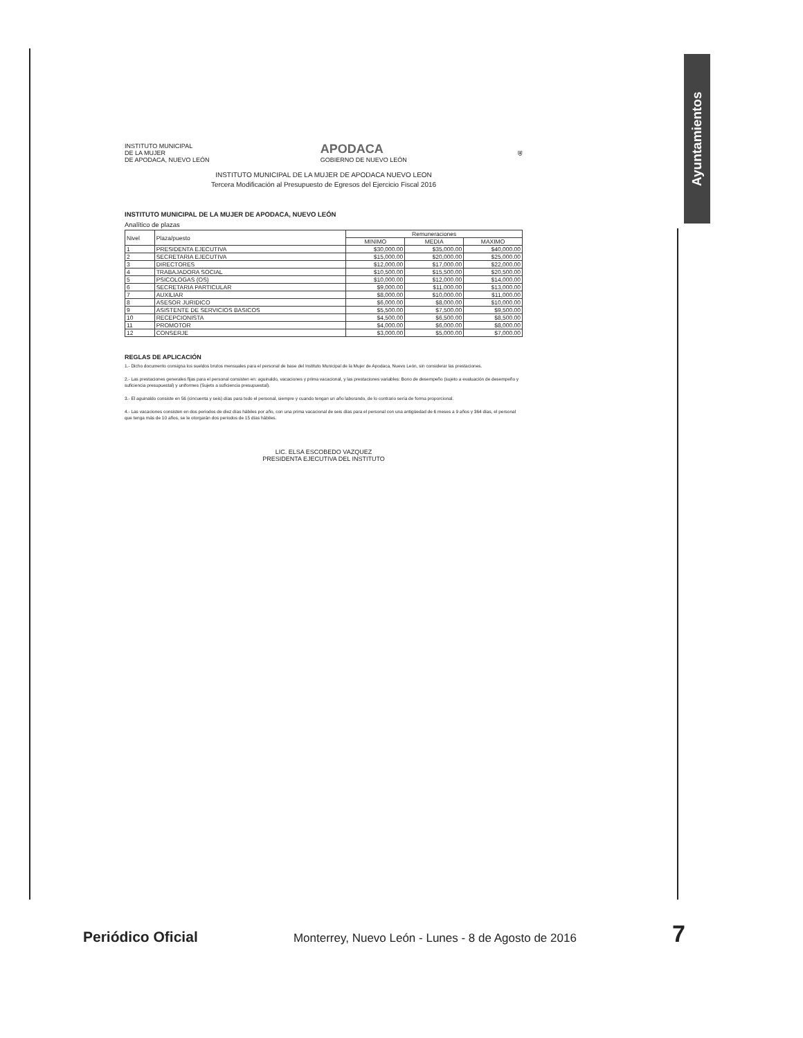Ayuntamientos
INSTITUTO MUNICIPAL
DE LA MUJER
DE APODACA, NUEVO LEÓN APODACA
GOBIERNO DE NUEVO LEÓN ⛨
INSTITUTO MUNICIPAL DE LA MUJER DE APODACA NUEVO LEON
Tercera Modificación al Presupuesto de Egresos del Ejercicio Fiscal 2016
INSTITUTO MUNICIPAL DE LA MUJER DE APODACA, NUEVO LEÓN
Analítico de plazas
| Nivel | Plaza/puesto | Remuneraciones | | |
| --- | --- | --- | --- | --- |
| | | MINIMO | MEDIA | MAXIMO |
| 1 | PRESIDENTA EJECUTIVA | $30,000.00 | $35,000.00 | $40,000.00 |
| 2 | SECRETARIA EJECUTIVA | $15,000.00 | $20,000.00 | $25,000.00 |
| 3 | DIRECTORES | $12,000.00 | $17,000.00 | $22,000.00 |
| 4 | TRABAJADORA SOCIAL | $10,500.00 | $15,500.00 | $20,500.00 |
| 5 | PSICOLOGAS (OS) | $10,000.00 | $12,000.00 | $14,000.00 |
| 6 | SECRETARIA PARTICULAR | $9,000.00 | $11,000.00 | $13,000.00 |
| 7 | AUXILIAR | $8,000.00 | $10,000.00 | $11,000.00 |
| 8 | ASESOR JURIDICO | $6,000.00 | $8,000.00 | $10,000.00 |
| 9 | ASISTENTE DE SERVICIOS BASICOS | $5,500.00 | $7,500.00 | $9,500.00 |
| 10 | RECEPCIONISTA | $4,500.00 | $6,500.00 | $8,500.00 |
| 11 | PROMOTOR | $4,000.00 | $6,000.00 | $8,000.00 |
| 12 | CONSERJE | $3,000.00 | $5,000.00 | $7,000.00 |
REGLAS DE APLICACIÓN
1.- Dicho documento consigna los sueldos brutos mensuales para el personal de base del Instituto Municipal de la Mujer de Apodaca, Nuevo León, sin considerar las prestaciones.
2.- Las prestaciones generales fijas para el personal consisten en: aguinaldo, vacaciones y prima vacacional, y las prestaciones variables: Bono de desempeño (sujeto a evaluación de desempeño y suficiencia presupuestal) y uniformes (Sujeto a suficiencia presupuestal).
3.- El aguinaldo consiste en 56 (cincuenta y seis) días para todo el personal, siempre y cuando tengan un año laborando, de lo contrario sería de forma proporcional.
4.- Las vacaciones consisten en dos periodos de diez días hábiles por año, con una prima vacacional de seis días para el personal con una antigüedad de 6 meses a 9 años y 364 días, el personal que tenga más de 10 años, se le otorgarán dos periodos de 15 días hábiles.
LIC. ELSA ESCOBEDO VAZQUEZ
PRESIDENTA EJECUTIVA DEL INSTITUTO
Periódico Oficial Monterrey, Nuevo León - Lunes - 8 de Agosto de 2016 7